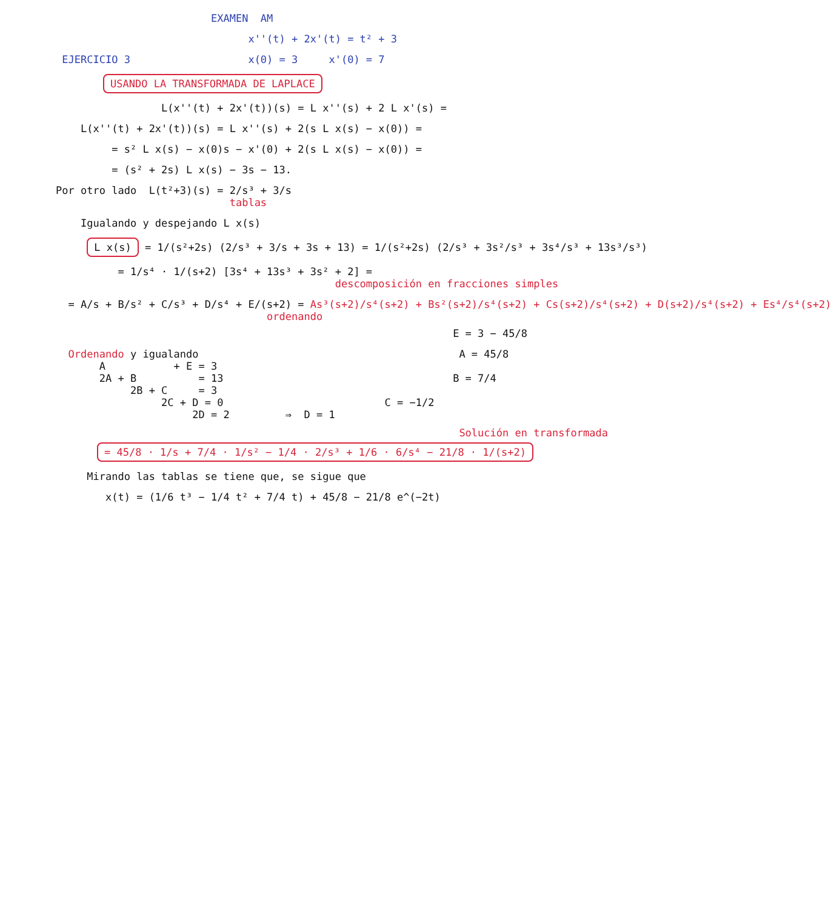EXAMEN AM
x''(t) + 2x'(t) = t² + 3
EJERCICIO 3 x(0) = 3 x'(0) = 7
USANDO LA TRANSFORMADA DE LAPLACE
L(x''(t) + 2x'(t))(s) = L x''(s) + 2 L x'(s) =
L(x''(t) + 2x'(t))(s) = L x''(s) + 2(s L x(s) − x(0)) =
= s² L x(s) − x(0)s − x'(0) + 2(s L x(s) − x(0)) =
= (s² + 2s) L x(s) − 3s − 13.
Por otro lado L(t²+3)(s) = 2/s³ + 3/s
tablas
Igualando y despejando L x(s)
L x(s) = 1/(s²+2s) (2/s³ + 3/s + 3s + 13) = 1/(s²+2s) (2/s³ + 3s²/s³ + 3s⁴/s³ + 13s³/s³)
= 1/s⁴ · 1/(s+2) [3s⁴ + 13s³ + 3s² + 2] =
descomposición en fracciones simples
= A/s + B/s² + C/s³ + D/s⁴ + E/(s+2) = As³(s+2)/s⁴(s+2) + Bs²(s+2)/s⁴(s+2) + Cs(s+2)/s⁴(s+2) + D(s+2)/s⁴(s+2) + Es⁴/s⁴(s+2)
ordenando
E = 3 − 45/8
Ordenando y igualando A = 45/8
A + E = 3
2A + B = 13 B = 7/4
2B + C = 3
2C + D = 0 C = −1/2
2D = 2 ⇒ D = 1
Solución en transformada
= 45/8 · 1/s + 7/4 · 1/s² − 1/4 · 2/s³ + 1/6 · 6/s⁴ − 21/8 · 1/(s+2)
Mirando las tablas se tiene que, se sigue que
x(t) = (1/6 t³ − 1/4 t² + 7/4 t) + 45/8 − 21/8 e^(−2t)